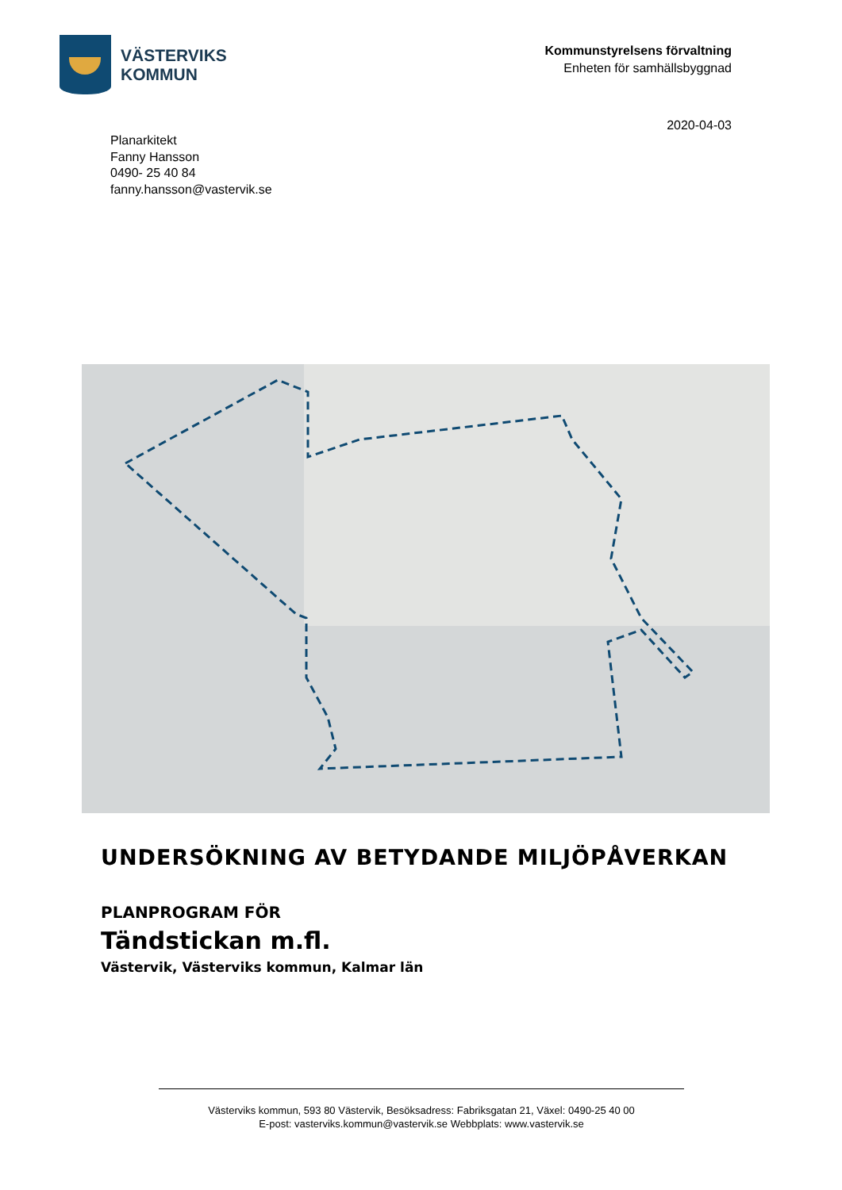VÄSTERVIKS
KOMMUN
Kommunstyrelsens förvaltning
Enheten för samhällsbyggnad
2020-04-03
Planarkitekt
Fanny Hansson
0490- 25 40 84
fanny.hansson@vastervik.se
UNDERSÖKNING AV BETYDANDE MILJÖPÅVERKAN
PLANPROGRAM FÖR
Tändstickan m.fl.
Västervik, Västerviks kommun, Kalmar län
Västerviks kommun, 593 80 Västervik, Besöksadress: Fabriksgatan 21, Växel: 0490-25 40 00
E-post: vasterviks.kommun@vastervik.se Webbplats: www.vastervik.se